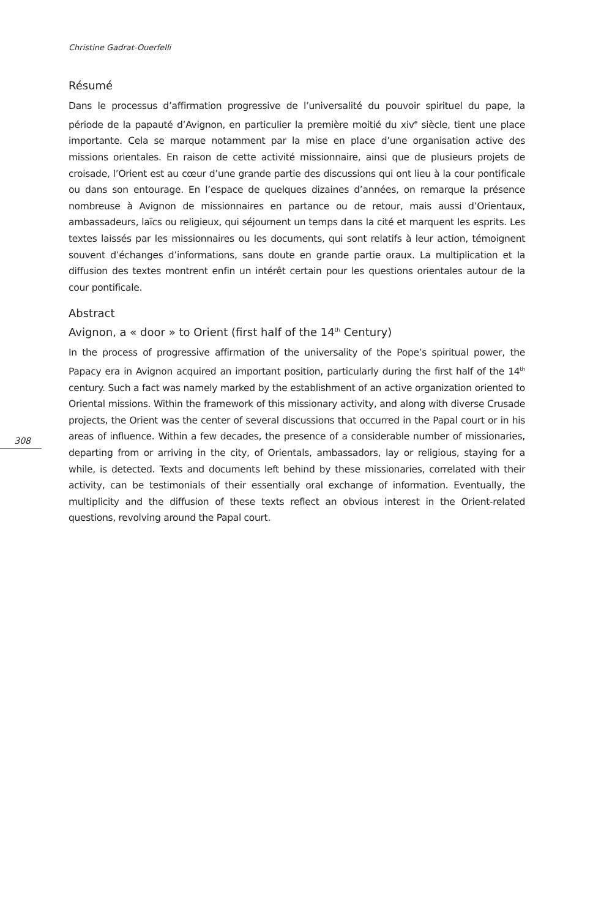Christine Gadrat-Ouerfelli
Résumé
Dans le processus d’affirmation progressive de l’universalité du pouvoir spirituel du pape, la période de la papauté d’Avignon, en particulier la première moitié du xiv<sup>e</sup> siècle, tient une place importante. Cela se marque notamment par la mise en place d’une organisation active des missions orientales. En raison de cette activité missionnaire, ainsi que de plusieurs projets de croisade, l’Orient est au cœur d’une grande partie des discussions qui ont lieu à la cour pontificale ou dans son entourage. En l’espace de quelques dizaines d’années, on remarque la présence nombreuse à Avignon de missionnaires en partance ou de retour, mais aussi d’Orientaux, ambassadeurs, laïcs ou religieux, qui séjournent un temps dans la cité et marquent les esprits. Les textes laissés par les missionnaires ou les documents, qui sont relatifs à leur action, témoignent souvent d’échanges d’informations, sans doute en grande partie oraux. La multiplication et la diffusion des textes montrent enfin un intérêt certain pour les questions orientales autour de la cour pontificale.
Abstract
Avignon, a « door » to Orient (first half of the 14<sup>th</sup> Century)
In the process of progressive affirmation of the universality of the Pope’s spiritual power, the Papacy era in Avignon acquired an important position, particularly during the first half of the 14<sup>th</sup> century. Such a fact was namely marked by the establishment of an active organization oriented to Oriental missions. Within the framework of this missionary activity, and along with diverse Crusade projects, the Orient was the center of several discussions that occurred in the Papal court or in his areas of influence. Within a few decades, the presence of a considerable number of missionaries, departing from or arriving in the city, of Orientals, ambassadors, lay or religious, staying for a while, is detected. Texts and documents left behind by these missionaries, correlated with their activity, can be testimonials of their essentially oral exchange of information. Eventually, the multiplicity and the diffusion of these texts reflect an obvious interest in the Orient-related questions, revolving around the Papal court.
308